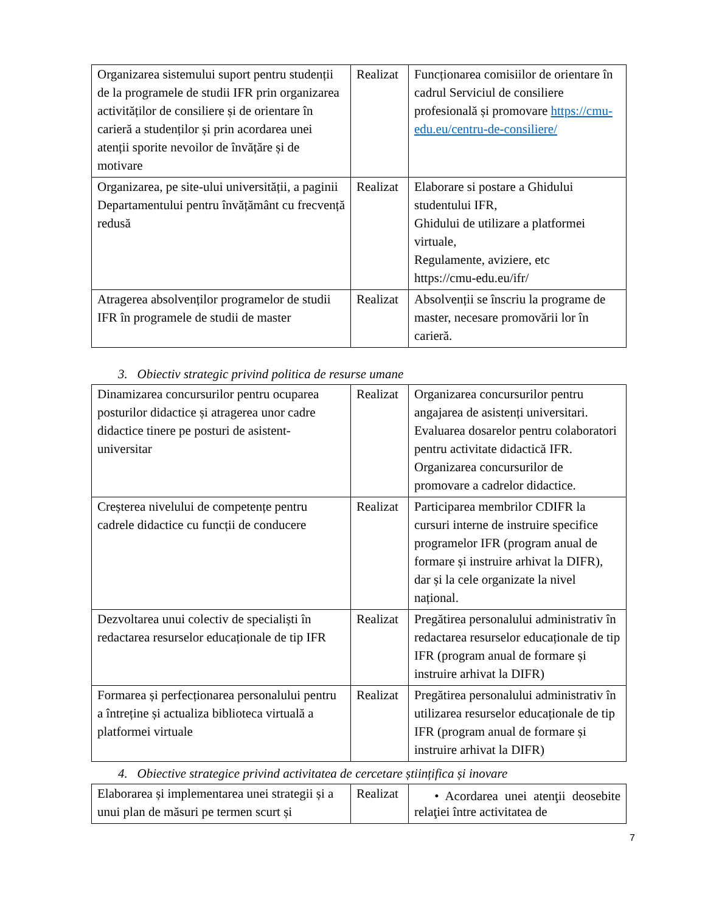| Organizarea sistemului suport pentru studenții de la programele de studii IFR prin organizarea activităților de consiliere și de orientare în carieră a studenților și prin acordarea unei atenții sporite nevoilor de învățăre și de motivare | Realizat | Funcționarea comisiilor de orientare în cadrul Serviciul de consiliere profesională și promovare https://cmu-edu.eu/centru-de-consiliere/ |
| Organizarea, pe site-ului universității, a paginii Departamentului pentru învățământ cu frecvență redusă | Realizat | Elaborare si postare a Ghidului studentului IFR, Ghidului de utilizare a platformei virtuale, Regulamente, aviziere, etc https://cmu-edu.eu/ifr/ |
| Atragerea absolvenților programelor de studii IFR în programele de studii de master | Realizat | Absolvenții se înscriu la programe de master, necesare promovării lor în carieră. |
3. Obiectiv strategic privind politica de resurse umane
| Dinamizarea concursurilor pentru ocuparea posturilor didactice și atragerea unor cadre didactice tinere pe posturi de asistent-universitar | Realizat | Organizarea concursurilor pentru angajarea de asistenți universitari. Evaluarea dosarelor pentru colaboratori pentru activitate didactică IFR. Organizarea concursurilor de promovare a cadrelor didactice. |
| Creșterea nivelului de competențe pentru cadrele didactice cu funcții de conducere | Realizat | Participarea membrilor CDIFR la cursuri interne de instruire specifice programelor IFR (program anual de formare și instruire arhivat la DIFR), dar și la cele organizate la nivel național. |
| Dezvoltarea unui colectiv de specialiști în redactarea resurselor educaționale de tip IFR | Realizat | Pregătirea personalului administrativ în redactarea resurselor educaționale de tip IFR (program anual de formare și instruire arhivat la DIFR) |
| Formarea și perfecționarea personalului pentru a întreține și actualiza biblioteca virtuală a platformei virtuale | Realizat | Pregătirea personalului administrativ în utilizarea resurselor educaționale de tip IFR (program anual de formare și instruire arhivat la DIFR) |
4. Obiective strategice privind activitatea de cercetare științifica și inovare
| Elaborarea și implementarea unei strategii și a unui plan de măsuri pe termen scurt și | Realizat | • Acordarea unei atenţii deosebite relaţiei între activitatea de |
7